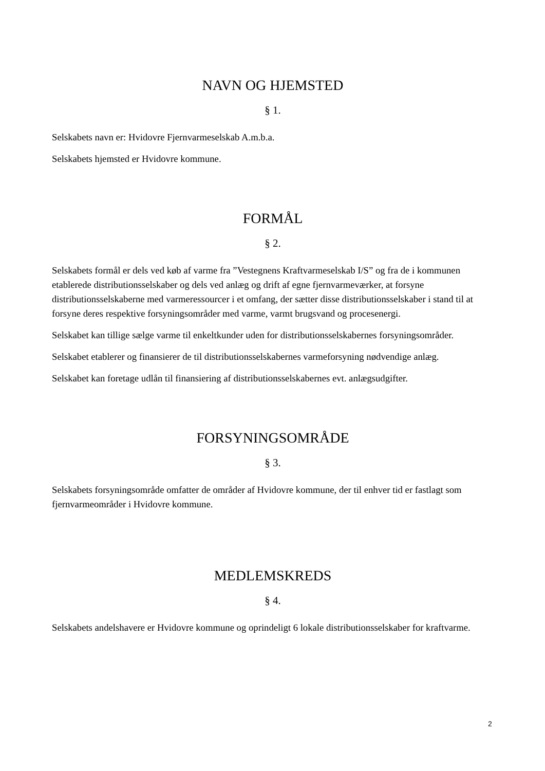NAVN OG HJEMSTED
§ 1.
Selskabets navn er: Hvidovre Fjernvarmeselskab A.m.b.a.
Selskabets hjemsted er Hvidovre kommune.
FORMÅL
§ 2.
Selskabets formål er dels ved køb af varme fra ”Vestegnens Kraftvarmeselskab I/S” og fra de i kommunen etablerede distributionsselskaber og dels ved anlæg og drift af egne fjernvarmeværker, at forsyne distributionsselskaberne med varmeressourcer i et omfang, der sætter disse distributionsselskaber i stand til at forsyne deres respektive forsyningsområder med varme, varmt brugsvand og procesenergi.
Selskabet kan tillige sælge varme til enkeltkunder uden for distributionsselskabernes forsyningsområder.
Selskabet etablerer og finansierer de til distributionsselskabernes varmeforsyning nødvendige anlæg.
Selskabet kan foretage udlån til finansiering af distributionsselskabernes evt. anlægsudgifter.
FORSYNINGSOMRÅDE
§ 3.
Selskabets forsyningsområde omfatter de områder af Hvidovre kommune, der til enhver tid er fastlagt som fjernvarmeområder i Hvidovre kommune.
MEDLEMSKREDS
§ 4.
Selskabets andelshavere er Hvidovre kommune og oprindeligt 6 lokale distributionsselskaber for kraftvarme.
2